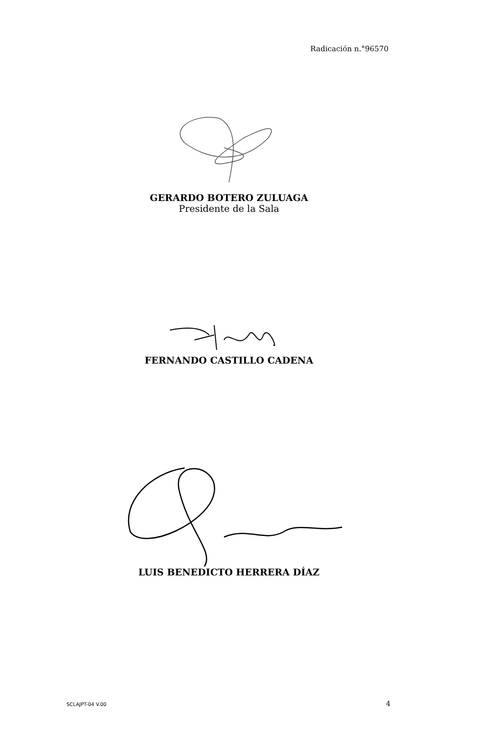Radicación n.°96570
GERARDO BOTERO ZULUAGA
Presidente de la Sala
FERNANDO CASTILLO CADENA
LUIS BENEDICTO HERRERA DÍAZ
SCLAJPT-04 V.00 4